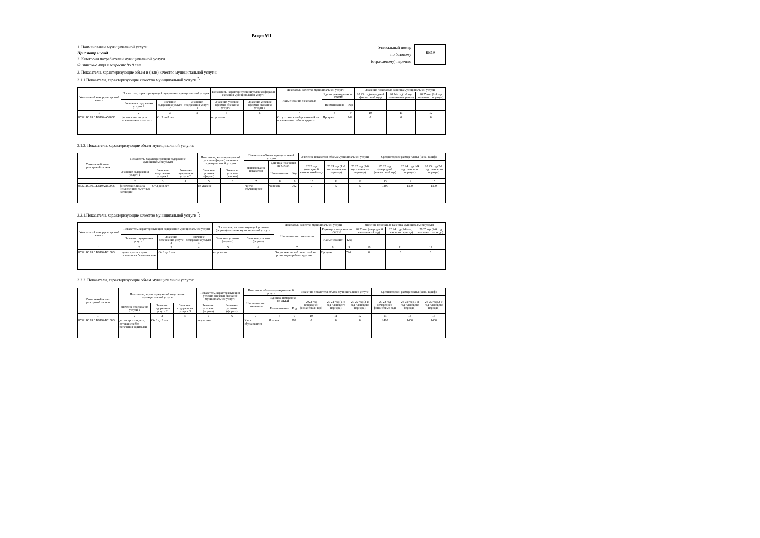Раздел VII
1. Наименование муниципальной услуги
Присмотр и уход
2. Категории потребителей муниципальной услуги
Физические лица в возрасте до 8 лет
Уникальный номер
по базовому
(отраслевому) перечню
БВ19
3. Показатели, характеризующие объем и (или) качество муниципальной услуги:
3.1.1.Показатели, характеризующие качество муниципальной услуги <sup>2</sup>:
| Уникальный номер реестровой записи | Показатель, характеризующий содержание муниципальной услуги | | | Показатель, характеризующий условия (формы) оказания муниципальной услуги | | Показатель качества муниципальной услуги | | | Значение показателя качества муниципальной услуги | | |
| --- | --- | --- | --- | --- | --- | --- | --- | --- | --- | --- | --- |
| | | | | | | Наименование показателя | Единица измерения по ОКЕИ | | 20 23 год (очередной финансовый год) | 20 24 год (1-й год планового периода) | 20 25 год (2-й год планового периода) |
| | Значение содержания услуги 1 | Значение содержания услуги 2 | Значение содержания услуги 3 | Значение условия (формы) оказания услуги 1 | Значение условия (формы) оказания услуги 2 | | Наименование | Код | | | |
| 1 | 2 | 3 | 4 | 5 | 6 | 7 | 8 | 9 | 10 | 11 | 12 |
| 853211О.99.0.БВ19АА59000 | физические лица за исключением льготных | От 3 до 8 лет | | не указано | | Отсутствие жалоб родителей на организацию работы группы | Процент | 744 | 0 | 0 | 0 |
3.1.2. Показатели, характеризующие объем муниципальной услуги:
| Уникальный номер реестровой записи | Показатель, характеризующий содержание муниципальной услуги | | | Показатель, характеризующий условия (формы) оказания муниципальной услуги | | Показатель объема муниципальной услуги | | | Значение показателя объема муниципальной услуги | | | Среднегодовой размер платы (цена, тариф) | | |
| --- | --- | --- | --- | --- | --- | --- | --- | --- | --- | --- | --- | --- | --- | --- |
| | | | | | | Наименование показателя | Единица измерения по ОКЕИ | | 2023 год (очередной финансовый год) | 20 24 год (1-й год планового периода) | 20 25 год (2-й год планового периода) | 20 23 год (очередной финансовый год) | 20 24 год (1-й год планового периода) | 20 25 год (2-й год планового периода) |
| | Значение содержания услуги 1 | Значение содержания услуги 2 | Значение содержания услуги 3 | Значение условия (формы) | Значение условия (формы) | | Наименование | Код | | | | | | |
| 1 | 2 | 3 | 4 | 5 | 6 | 7 | 8 | 9 | 10 | 11 | 12 | 13 | 14 | 15 |
| 853211О.99.0.БВ19АА59000 | физические лица за исключением льготных категорий | От 3 до 8 лет | | не указано | | Число обучающихся | Человек | 792 | 7 | 5 | 5 | 1400 | 1400 | 1400 |
3.2.1.Показатели, характеризующие качество муниципальной услуги <sup>2</sup>:
| Уникальный номер реестровой записи | Показатель, характеризующий содержание муниципальной услуги | | | Показатель, характеризующий условия (формы) оказания муниципальной услуги | | Показатель качества муниципальной услуги | | | Значение показателя качества муниципальной услуги | | |
| --- | --- | --- | --- | --- | --- | --- | --- | --- | --- | --- | --- |
| | | | | | | Наименование показателя | Единица измерения по ОКЕИ | | 20 23 год (очередной финансовый год) | 20 24 год (1-й год планового периода) | 20 25 год (2-й год планового периода) |
| | Значение содержания услуги 1 | Значение содержания услуги 2 | Значение содержания услуги 3 | Значение условия (формы) | Значение условия (формы) | | Наименование | Код | | | |
| 1 | 2 | 3 | 4 | 5 | 6 | 7 | 8 | 9 | 10 | 11 | 12 |
| 853211О.99.0.БВ19АБ01000 | дети-сироты и дети, оставшиеся без попечения | От 3 до 8 лет | | не указано | | Отсутствие жалоб родителей на организацию работы группы | Процент | 744 | 0 | 0 | 0 |
3.2.2. Показатели, характеризующие объем муниципальной услуги:
| Уникальный номер реестровой записи | Показатель, характеризующий содержание муниципальной услуги | | | Показатель, характеризующий условия (формы) оказания муниципальной услуги | | Показатель объема муниципальной услуги | | | Значение показателя объема муниципальной услуги | | | Среднегодовой размер платы (цена, тариф) | | |
| --- | --- | --- | --- | --- | --- | --- | --- | --- | --- | --- | --- | --- | --- | --- |
| | | | | | | Наименование показателя | Единица измерения по ОКЕИ | | 2023 год (очередной финансовый год) | 20 24 год (1-й год планового периода) | 20 25 год (2-й год планового периода) | 20 23 год (очередной финансовый год) | 20 24 год (1-й год планового периода) | 20 25 год (2-й год планового периода) |
| | Значение содержания услуги 1 | Значение содержания услуги 2 | Значение содержания услуги 3 | Значение условия (формы) | Значение условия (формы) | | Наименование | Код | | | | | | |
| 1 | 2 | 3 | 4 | 5 | 6 | 7 | 8 | 9 | 10 | 11 | 12 | 13 | 14 | 15 |
| 853211О.99.0.БВ19АБ01000 | дети-сироты и дети, оставшиеся без попечения родителей | От 3 до 8 лет | | не указано | | Число обучающихся | Человек | 792 | 0 | 0 | 0 | 1400 | 1400 | 1400 |